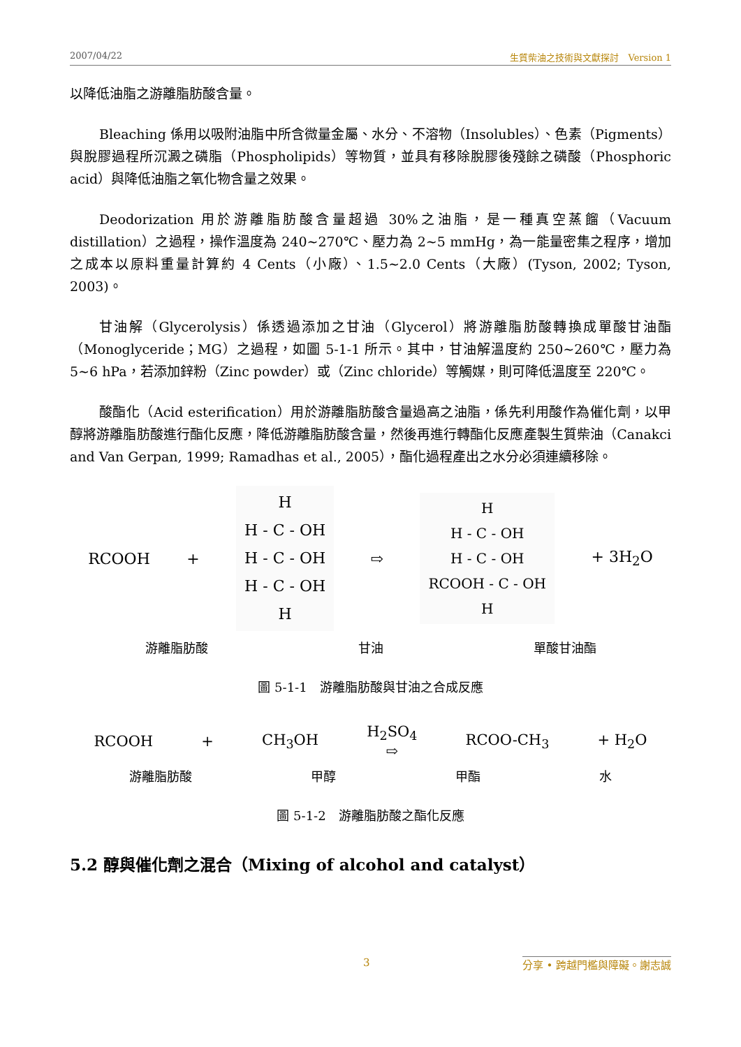2007/04/22 生質柴油之技術與文獻探討　Version 1
以降低油脂之游離脂肪酸含量。
Bleaching 係用以吸附油脂中所含微量金屬、水分、不溶物（Insolubles）、色素（Pigments）與脫膠過程所沉澱之磷脂（Phospholipids）等物質，並具有移除脫膠後殘餘之磷酸（Phosphoric acid）與降低油脂之氧化物含量之效果。
Deodorization 用於游離脂肪酸含量超過 30%之油脂，是一種真空蒸餾（Vacuum distillation）之過程，操作溫度為 240~270℃、壓力為 2~5 mmHg，為一能量密集之程序，增加之成本以原料重量計算約 4 Cents（小廠）、1.5~2.0 Cents（大廠）(Tyson, 2002; Tyson, 2003)。
甘油解（Glycerolysis）係透過添加之甘油（Glycerol）將游離脂肪酸轉換成單酸甘油酯（Monoglyceride；MG）之過程，如圖 5-1-1 所示。其中，甘油解溫度約 250~260℃，壓力為 5~6 hPa，若添加鋅粉（Zinc powder）或（Zinc chloride）等觸媒，則可降低溫度至 220℃。
酸酯化（Acid esterification）用於游離脂肪酸含量過高之油脂，係先利用酸作為催化劑，以甲醇將游離脂肪酸進行酯化反應，降低游離脂肪酸含量，然後再進行轉酯化反應產製生質柴油（Canakci and Van Gerpan, 1999; Ramadhas et al., 2005），酯化過程產出之水分必須連續移除。
RCOOH +
H
H - C - OH
H - C - OH
H - C - OH
H
⇨
H
H - C - OH
H - C - OH
RCOOH - C - OH
H
+ 3H<sub>2</sub>O
游離脂肪酸 甘油 單酸甘油酯
圖 5-1-1　游離脂肪酸與甘油之合成反應
RCOOH + CH<sub>3</sub>OH H<sub>2</sub>SO<sub>4</sub>
⇨ RCOO-CH<sub>3</sub> + H<sub>2</sub>O
游離脂肪酸 甲醇 甲酯 水
圖 5-1-2　游離脂肪酸之酯化反應
5.2 醇與催化劑之混合（Mixing of alcohol and catalyst）
3 分享 • 跨越門檻與障礙。謝志誠